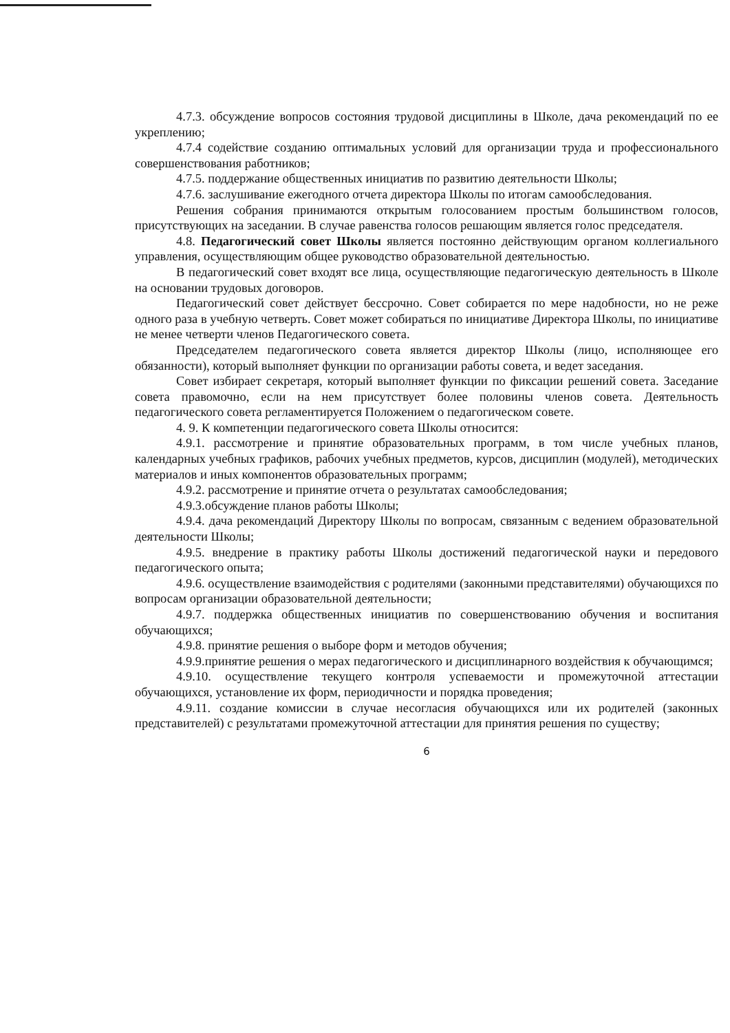4.7.3. обсуждение вопросов состояния трудовой дисциплины в Школе, дача рекомендаций по ее укреплению;
4.7.4 содействие созданию оптимальных условий для организации труда и профессионального совершенствования работников;
4.7.5. поддержание общественных инициатив по развитию деятельности Школы;
4.7.6. заслушивание ежегодного отчета директора Школы по итогам самообследования.
Решения собрания принимаются открытым голосованием простым большинством голосов, присутствующих на заседании. В случае равенства голосов решающим является голос председателя.
4.8. Педагогический совет Школы является постоянно действующим органом коллегиального управления, осуществляющим общее руководство образовательной деятельностью.
В педагогический совет входят все лица, осуществляющие педагогическую деятельность в Школе на основании трудовых договоров.
Педагогический совет действует бессрочно. Совет собирается по мере надобности, но не реже одного раза в учебную четверть. Совет может собираться по инициативе Директора Школы, по инициативе не менее четверти членов Педагогического совета.
Председателем педагогического совета является директор Школы (лицо, исполняющее его обязанности), который выполняет функции по организации работы совета, и ведет заседания.
Совет избирает секретаря, который выполняет функции по фиксации решений совета. Заседание совета правомочно, если на нем присутствует более половины членов совета. Деятельность педагогического совета регламентируется Положением о педагогическом совете.
4. 9. К компетенции педагогического совета Школы относится:
4.9.1. рассмотрение и принятие образовательных программ, в том числе учебных планов, календарных учебных графиков, рабочих учебных предметов, курсов, дисциплин (модулей), методических материалов и иных компонентов образовательных программ;
4.9.2. рассмотрение и принятие отчета о результатах самообследования;
4.9.3.обсуждение планов работы Школы;
4.9.4. дача рекомендаций Директору Школы по вопросам, связанным с ведением образовательной деятельности Школы;
4.9.5. внедрение в практику работы Школы достижений педагогической науки и передового педагогического опыта;
4.9.6. осуществление взаимодействия с родителями (законными представителями) обучающихся по вопросам организации образовательной деятельности;
4.9.7. поддержка общественных инициатив по совершенствованию обучения и воспитания обучающихся;
4.9.8. принятие решения о выборе форм и методов обучения;
4.9.9.принятие решения о мерах педагогического и дисциплинарного воздействия к обучающимся;
4.9.10. осуществление текущего контроля успеваемости и промежуточной аттестации обучающихся, установление их форм, периодичности и порядка проведения;
4.9.11. создание комиссии в случае несогласия обучающихся или их родителей (законных представителей) с результатами промежуточной аттестации для принятия решения по существу;
6